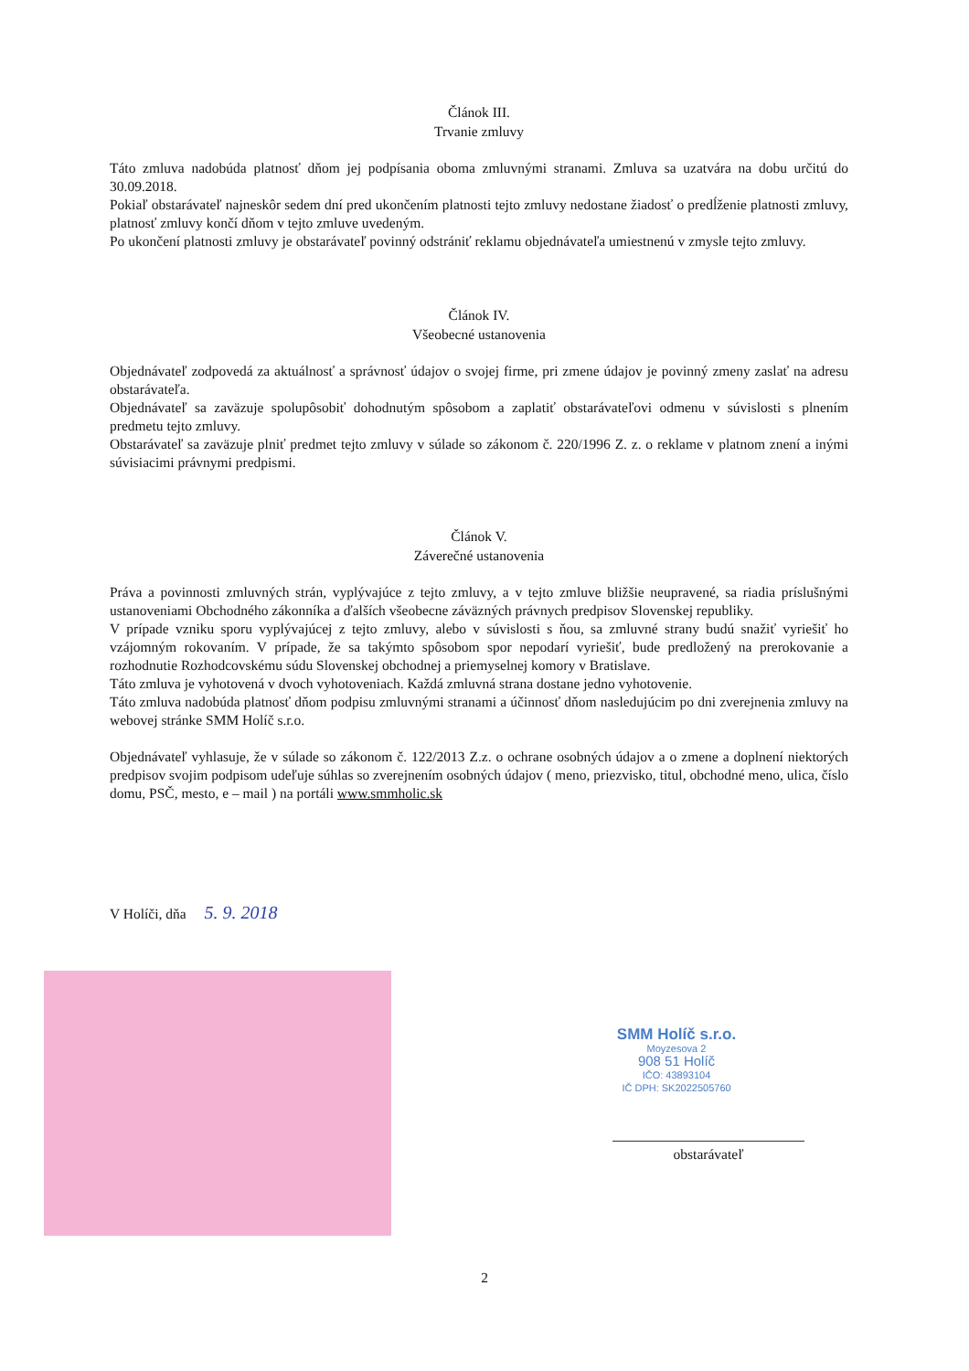Článok III.
Trvanie zmluvy
Táto zmluva nadobúda platnosť dňom jej podpísania oboma zmluvnými stranami. Zmluva sa uzatvára na dobu určitú do 30.09.2018.
Pokiaľ obstarávateľ najneskôr sedem dní pred ukončením platnosti tejto zmluvy nedostane žiadosť o predĺženie platnosti zmluvy, platnosť zmluvy končí dňom v tejto zmluve uvedeným.
Po ukončení platnosti zmluvy je obstarávateľ povinný odstrániť reklamu objednávateľa umiestnenú v zmysle tejto zmluvy.
Článok IV.
Všeobecné ustanovenia
Objednávateľ zodpovedá za aktuálnosť a správnosť údajov o svojej firme, pri zmene údajov je povinný zmeny zaslať na adresu obstarávateľa.
Objednávateľ sa zaväzuje spolupôsobiť dohodnutým spôsobom a zaplatiť obstarávateľovi odmenu v súvislosti s plnením predmetu tejto zmluvy.
Obstarávateľ sa zaväzuje plniť predmet tejto zmluvy v súlade so zákonom č. 220/1996 Z. z. o reklame v platnom znení a inými súvisiacimi právnymi predpismi.
Článok V.
Záverečné ustanovenia
Práva a povinnosti zmluvných strán, vyplývajúce z tejto zmluvy, a v tejto zmluve bližšie neupravené, sa riadia príslušnými ustanoveniami Obchodného zákonníka a ďalších všeobecne záväzných právnych predpisov Slovenskej republiky.
V prípade vzniku sporu vyplývajúcej z tejto zmluvy, alebo v súvislosti s ňou, sa zmluvné strany budú snažiť vyriešiť ho vzájomným rokovaním. V prípade, že sa takýmto spôsobom spor nepodarí vyriešiť, bude predložený na prerokovanie a rozhodnutie Rozhodcovskému súdu Slovenskej obchodnej a priemyselnej komory v Bratislave.
Táto zmluva je vyhotovená v dvoch vyhotoveniach. Každá zmluvná strana dostane jedno vyhotovenie.
Táto zmluva nadobúda platnosť dňom podpisu zmluvnými stranami a účinnosť dňom nasledujúcim po dni zverejnenia zmluvy na webovej stránke SMM Holíč s.r.o.
Objednávateľ vyhlasuje, že v súlade so zákonom č. 122/2013 Z.z. o ochrane osobných údajov a o zmene a doplnení niektorých predpisov svojim podpisom udeľuje súhlas so zverejnením osobných údajov ( meno, priezvisko, titul, obchodné meno, ulica, číslo domu, PSČ, mesto, e – mail ) na portáli www.smmholic.sk
V Holíči, dňa 5. 9. 2018
SMM Holíč s.r.o.
Moyzesova 2
908 51 Holíč
IČO: 43893104
IČ DPH: SK2022505760
obstarávateľ
2